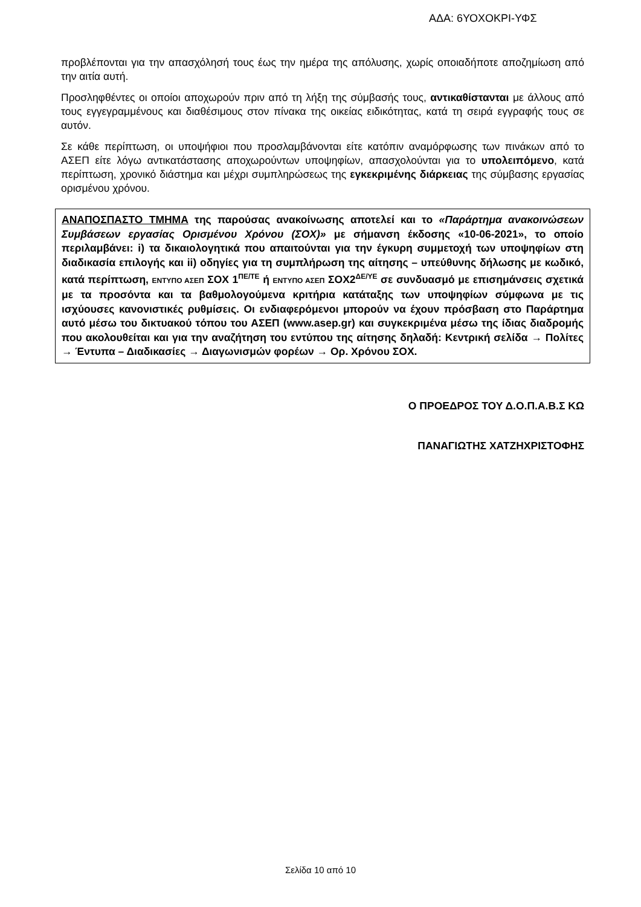ΑΔΑ: 6ΥΟΧΟΚΡΙ-ΥΦΣ
προβλέπονται για την απασχόλησή τους έως την ημέρα της απόλυσης, χωρίς οποιαδήποτε αποζημίωση από την αιτία αυτή.
Προσληφθέντες οι οποίοι αποχωρούν πριν από τη λήξη της σύμβασής τους, αντικαθίστανται με άλλους από τους εγγεγραμμένους και διαθέσιμους στον πίνακα της οικείας ειδικότητας, κατά τη σειρά εγγραφής τους σε αυτόν.
Σε κάθε περίπτωση, οι υποψήφιοι που προσλαμβάνονται είτε κατόπιν αναμόρφωσης των πινάκων από το ΑΣΕΠ είτε λόγω αντικατάστασης αποχωρούντων υποψηφίων, απασχολούνται για το υπολειπόμενο, κατά περίπτωση, χρονικό διάστημα και μέχρι συμπληρώσεως της εγκεκριμένης διάρκειας της σύμβασης εργασίας ορισμένου χρόνου.
ΑΝΑΠΟΣΠΑΣΤΟ ΤΜΗΜΑ της παρούσας ανακοίνωσης αποτελεί και το «Παράρτημα ανακοινώσεων Συμβάσεων εργασίας Ορισμένου Χρόνου (ΣΟΧ)» με σήμανση έκδοσης «10-06-2021», το οποίο περιλαμβάνει: i) τα δικαιολογητικά που απαιτούνται για την έγκυρη συμμετοχή των υποψηφίων στη διαδικασία επιλογής και ii) οδηγίες για τη συμπλήρωση της αίτησης – υπεύθυνης δήλωσης με κωδικό, κατά περίπτωση, ΕΝΤΥΠΟ ΑΣΕΠ ΣΟΧ 1<sup>ΠΕ/ΤΕ</sup> ή ΕΝΤΥΠΟ ΑΣΕΠ ΣΟΧ2<sup>ΔΕ/ΥΕ</sup> σε συνδυασμό με επισημάνσεις σχετικά με τα προσόντα και τα βαθμολογούμενα κριτήρια κατάταξης των υποψηφίων σύμφωνα με τις ισχύουσες κανονιστικές ρυθμίσεις. Οι ενδιαφερόμενοι μπορούν να έχουν πρόσβαση στο Παράρτημα αυτό μέσω του δικτυακού τόπου του ΑΣΕΠ (www.asep.gr) και συγκεκριμένα μέσω της ίδιας διαδρομής που ακολουθείται και για την αναζήτηση του εντύπου της αίτησης δηλαδή: Κεντρική σελίδα → Πολίτες → Έντυπα – Διαδικασίες → Διαγωνισμών φορέων → Ορ. Χρόνου ΣΟΧ.
Ο ΠΡΟΕΔΡΟΣ ΤΟΥ Δ.Ο.Π.Α.Β.Σ ΚΩ
ΠΑΝΑΓΙΩΤΗΣ ΧΑΤΖΗΧΡΙΣΤΟΦΗΣ
Σελίδα 10 από 10